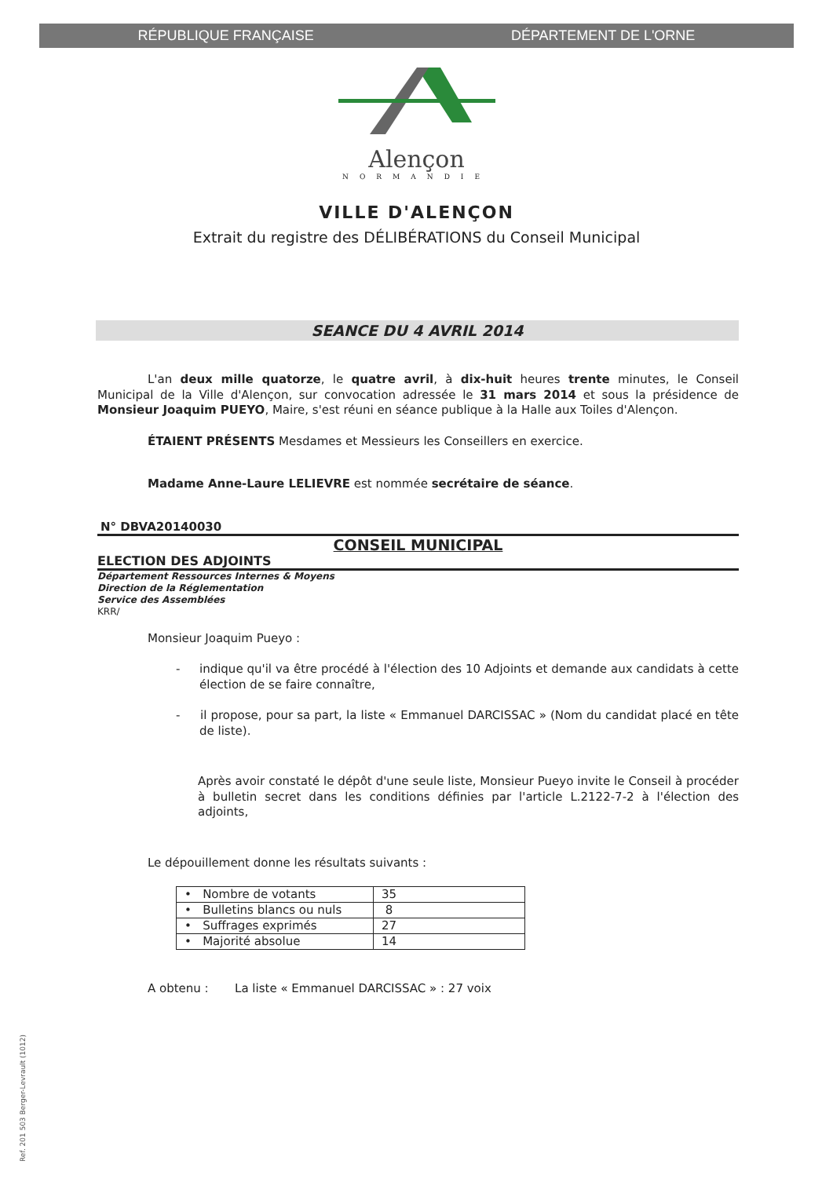RÉPUBLIQUE FRANÇAISE DÉPARTEMENT DE L'ORNE
Alençon
NORMANDIE
VILLE D'ALENÇON
Extrait du registre des DÉLIBÉRATIONS du Conseil Municipal
SEANCE DU 4 AVRIL 2014
L'an deux mille quatorze, le quatre avril, à dix-huit heures trente minutes, le Conseil Municipal de la Ville d'Alençon, sur convocation adressée le 31 mars 2014 et sous la présidence de Monsieur Joaquim PUEYO, Maire, s'est réuni en séance publique à la Halle aux Toiles d'Alençon.
ÉTAIENT PRÉSENTS Mesdames et Messieurs les Conseillers en exercice.
Madame Anne-Laure LELIEVRE est nommée secrétaire de séance.
N° DBVA20140030
CONSEIL MUNICIPAL
ELECTION DES ADJOINTS
Département Ressources Internes & Moyens
Direction de la Réglementation
Service des Assemblées
KRR/
Monsieur Joaquim Pueyo :
- indique qu'il va être procédé à l'élection des 10 Adjoints et demande aux candidats à cette élection de se faire connaître,
- il propose, pour sa part, la liste « Emmanuel DARCISSAC » (Nom du candidat placé en tête de liste).
Après avoir constaté le dépôt d'une seule liste, Monsieur Pueyo invite le Conseil à procéder à bulletin secret dans les conditions définies par l'article L.2122-7-2 à l'élection des adjoints,
Le dépouillement donne les résultats suivants :
| • Nombre de votants | 35 |
| • Bulletins blancs ou nuls | 8 |
| • Suffrages exprimés | 27 |
| • Majorité absolue | 14 |
A obtenu : La liste « Emmanuel DARCISSAC » : 27 voix
Ref. 201 503 Berger-Levrault (1012)